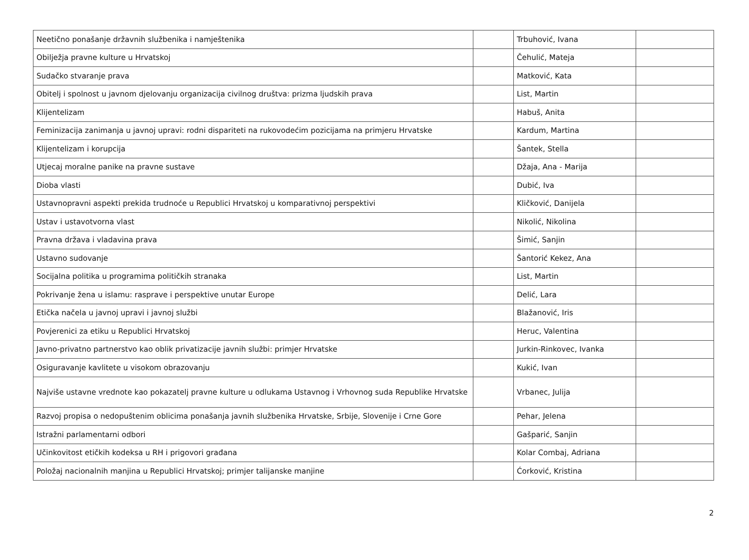| Neetično ponašanje državnih službenika i namještenika | | Trbuhović, Ivana | |
| Obilježja pravne kulture u Hrvatskoj | | Čehulić, Mateja | |
| Sudačko stvaranje prava | | Matković, Kata | |
| Obitelj i spolnost u javnom djelovanju organizacija civilnog društva: prizma ljudskih prava | | List, Martin | |
| Klijentelizam | | Habuš, Anita | |
| Feminizacija zanimanja u javnoj upravi: rodni dispariteti na rukovodećim pozicijama na primjeru Hrvatske | | Kardum, Martina | |
| Klijentelizam i korupcija | | Šantek, Stella | |
| Utjecaj moralne panike na pravne sustave | | Džaja, Ana - Marija | |
| Dioba vlasti | | Dubić, Iva | |
| Ustavnopravni aspekti prekida trudnoće u Republici Hrvatskoj u komparativnoj perspektivi | | Kličković, Danijela | |
| Ustav i ustavotvorna vlast | | Nikolić, Nikolina | |
| Pravna država i vladavina prava | | Šimić, Sanjin | |
| Ustavno sudovanje | | Šantorić Kekez, Ana | |
| Socijalna politika u programima političkih stranaka | | List, Martin | |
| Pokrivanje žena u islamu: rasprave i perspektive unutar Europe | | Delić, Lara | |
| Etička načela u javnoj upravi i javnoj službi | | Blažanović, Iris | |
| Povjerenici za etiku u Republici Hrvatskoj | | Heruc, Valentina | |
| Javno-privatno partnerstvo kao oblik privatizacije javnih službi: primjer Hrvatske | | Jurkin-Rinkovec, Ivanka | |
| Osiguravanje kavlitete u visokom obrazovanju | | Kukić, Ivan | |
| Najviše ustavne vrednote kao pokazatelj pravne kulture u odlukama Ustavnog i Vrhovnog suda Republike Hrvatske | | Vrbanec, Julija | |
| Razvoj propisa o nedopuštenim oblicima ponašanja javnih službenika Hrvatske, Srbije, Slovenije i Crne Gore | | Pehar, Jelena | |
| Istražni parlamentarni odbori | | Gašparić, Sanjin | |
| Učinkovitost etičkih kodeksa u RH i prigovori građana | | Kolar Combaj, Adriana | |
| Položaj nacionalnih manjina u Republici Hrvatskoj; primjer talijanske manjine | | Ćorković, Kristina | |
2